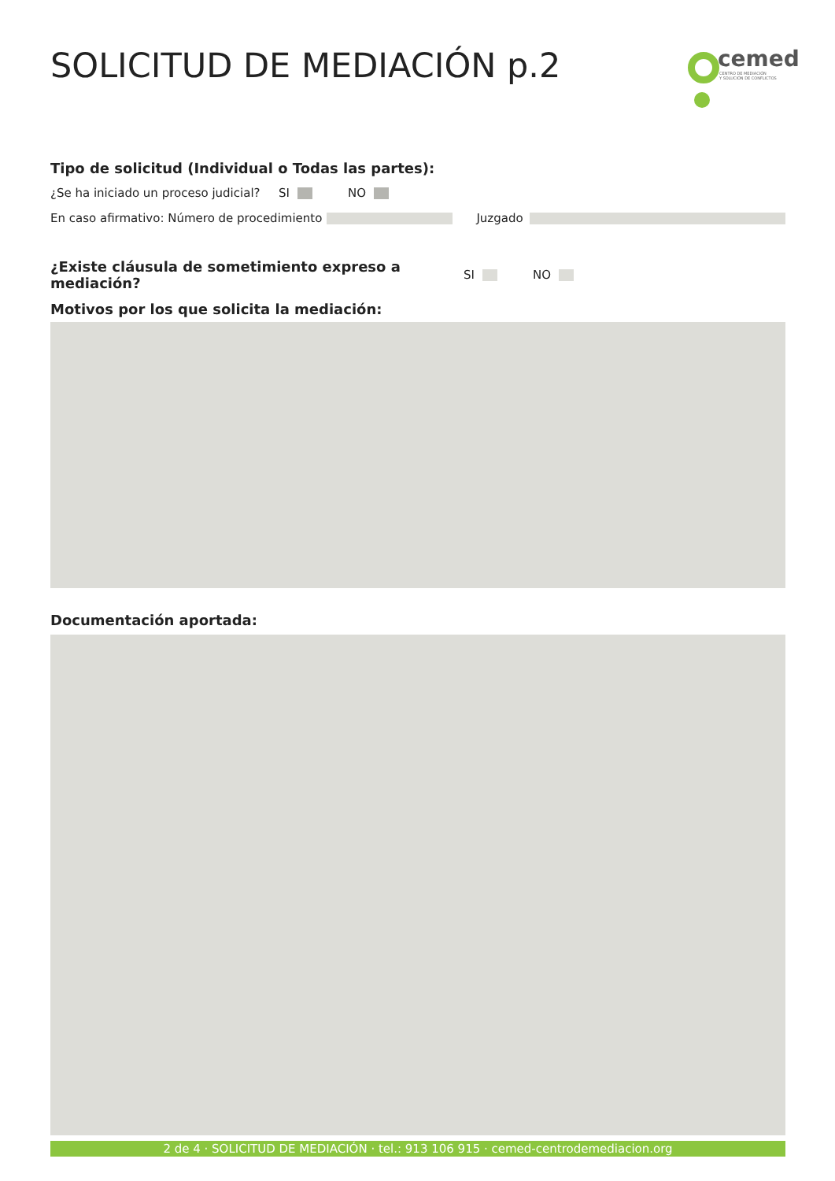SOLICITUD DE MEDIACIÓN p.2
cemed
CENTRO DE MEDIACIÓN
Y SOLUCIÓN DE CONFLICTOS
Tipo de solicitud (Individual o Todas las partes):
¿Se ha iniciado un proceso judicial? SI NO
En caso afirmativo: Número de procedimiento Juzgado
¿Existe cláusula de sometimiento expreso a mediación? SI NO
Motivos por los que solicita la mediación:
Documentación aportada:
2 de 4 · SOLICITUD DE MEDIACIÓN · tel.: 913 106 915 · cemed-centrodemediacion.org